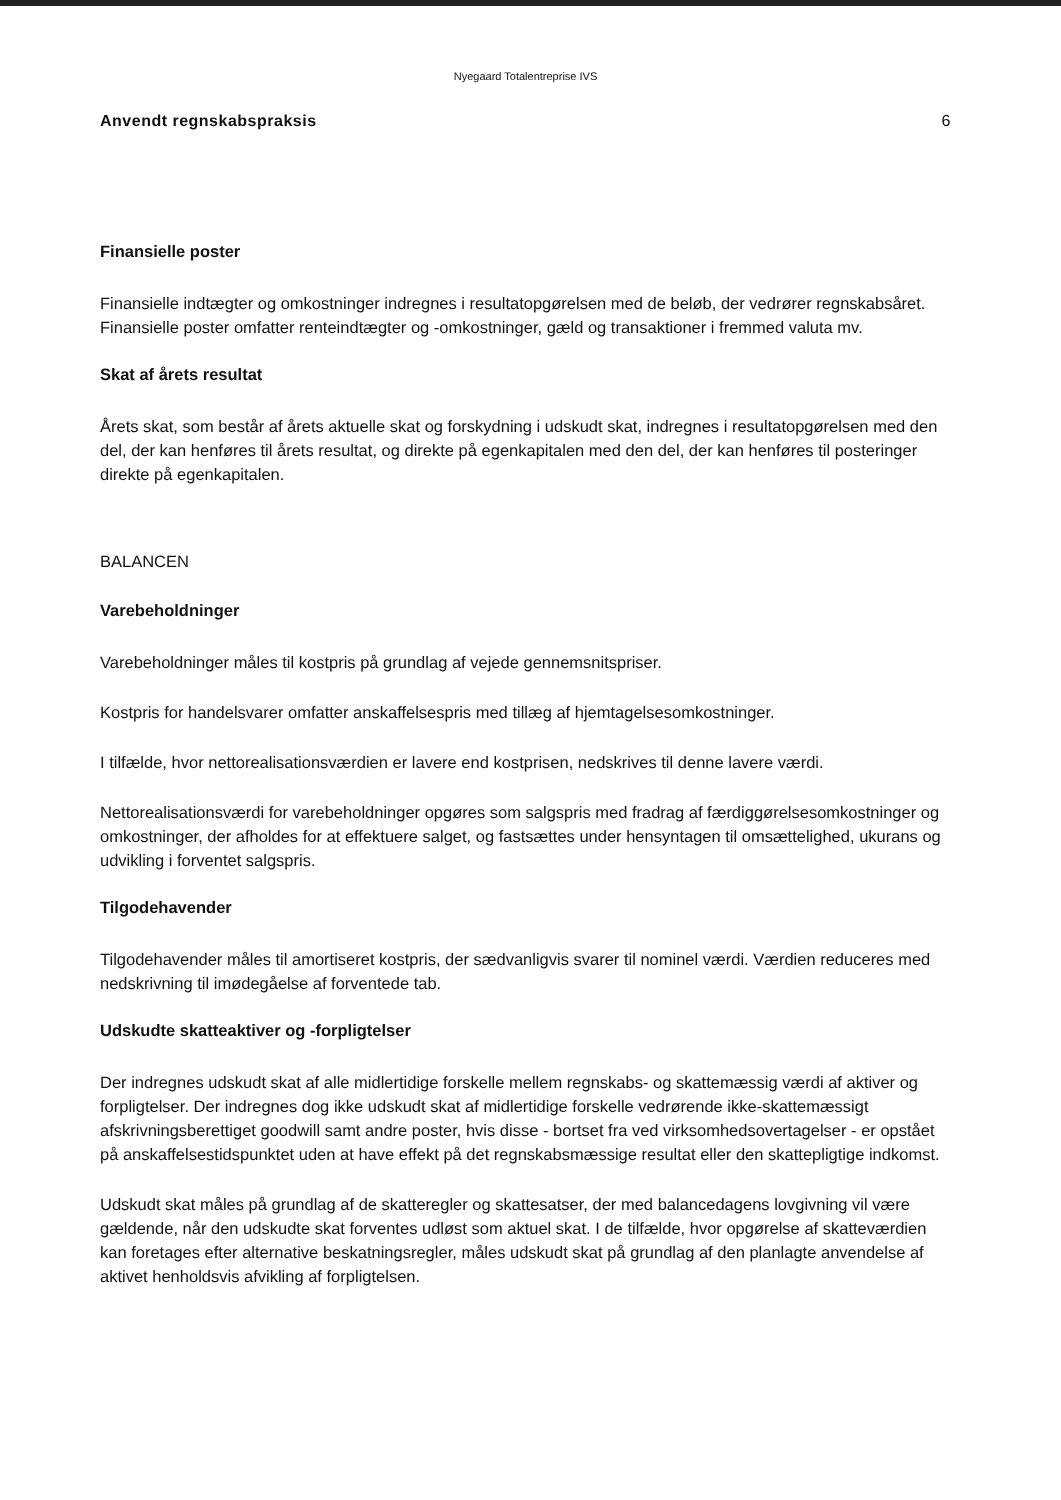Nyegaard Totalentreprise IVS
Anvendt regnskabspraksis 6
Finansielle poster
Finansielle indtægter og omkostninger indregnes i resultatopgørelsen med de beløb, der vedrører regnskabsåret. Finansielle poster omfatter renteindtægter og -omkostninger, gæld og transaktioner i fremmed valuta mv.
Skat af årets resultat
Årets skat, som består af årets aktuelle skat og forskydning i udskudt skat, indregnes i resultatopgørelsen med den del, der kan henføres til årets resultat, og direkte på egenkapitalen med den del, der kan henføres til posteringer direkte på egenkapitalen.
BALANCEN
Varebeholdninger
Varebeholdninger måles til kostpris på grundlag af vejede gennemsnitspriser.
Kostpris for handelsvarer omfatter anskaffelsespris med tillæg af hjemtagelsesomkostninger.
I tilfælde, hvor nettorealisationsværdien er lavere end kostprisen, nedskrives til denne lavere værdi.
Nettorealisationsværdi for varebeholdninger opgøres som salgspris med fradrag af færdiggørelsesomkostninger og omkostninger, der afholdes for at effektuere salget, og fastsættes under hensyntagen til omsættelighed, ukurans og udvikling i forventet salgspris.
Tilgodehavender
Tilgodehavender måles til amortiseret kostpris, der sædvanligvis svarer til nominel værdi. Værdien reduceres med nedskrivning til imødegåelse af forventede tab.
Udskudte skatteaktiver og -forpligtelser
Der indregnes udskudt skat af alle midlertidige forskelle mellem regnskabs- og skattemæssig værdi af aktiver og forpligtelser. Der indregnes dog ikke udskudt skat af midlertidige forskelle vedrørende ikke-skattemæssigt afskrivningsberettiget goodwill samt andre poster, hvis disse - bortset fra ved virksomhedsovertagelser - er opstået på anskaffelsestidspunktet uden at have effekt på det regnskabsmæssige resultat eller den skattepligtige indkomst.
Udskudt skat måles på grundlag af de skatteregler og skattesatser, der med balancedagens lovgivning vil være gældende, når den udskudte skat forventes udløst som aktuel skat. I de tilfælde, hvor opgørelse af skatteværdien kan foretages efter alternative beskatningsregler, måles udskudt skat på grundlag af den planlagte anvendelse af aktivet henholdsvis afvikling af forpligtelsen.